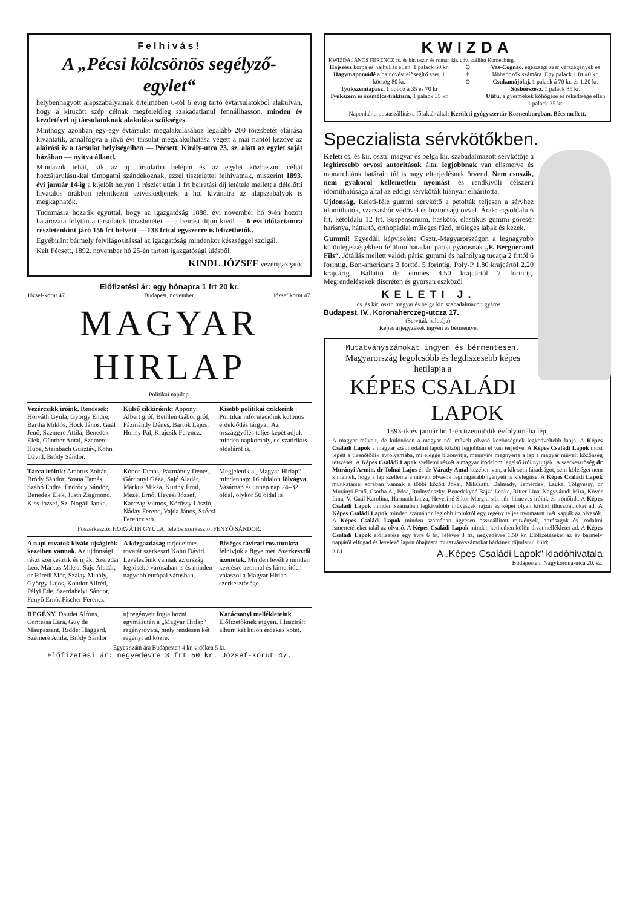Felhivás!
A „Pécsi kölcsönös segélyző-egylet“
helybenhagyott alapszabályainak értelmében 6-tól 6 évig tartó évtársulatokból alakulván, hogy a kitüzött szép célnak megfelelőleg szakadatlanul fennállhasson, minden év kezdetével uj társulatoknak alakulása szükséges.
Minthogy azonban egy-egy évtársulat megalakulásához legalább 200 törzsbetét aláirása kivántatik, annálfogva a jövő évi társulat megalakulhatása végett a mai naptól kezdve az aláirási iv a társulat helyiségeiben — Pécsett, Király-utca 23. sz. alatt az egylet saját házában — nyitva álland.
Mindazok tehát, kik az uj társulatba belépni és az egylet közhasznu célját hozzájárulásukkal támogatni szándékoznak, ezzel tisztelettel felhivatnak, miszerint 1893. évi január 14-ig a kijelölt helyen 1 részlet után 1 frt beiratási dij letétele mellett a délelőtti hivatalos órákban jelentkezni sziveskedjenek, a hol kivánatra az alapszabályok is megkaphatók.
Tudomásra hozatik egyuttal, hogy az igazgatóság 1888. évi november hó 9-én hozott határozata folytán a társulatok törzsbetétei — a beirási dijon kivül — 6 évi időtartamra részletenkint járó 156 frt helyett — 138 frttal egyszerre is lefizethetők.
Egyébiránt bármely felvilágositással az igazgatóság mindenkor készséggel szolgál.
Kelt Pécsett, 1892. november hó 25-én tartott igazgatósági ülésből.
KINDL JÓZSEF vezérigazgató.
Előfizetési ár: egy hónapra 1 frt 20 kr.
József-körut 47. Budapest, november. József körut 47.
MAGYAR HIRLAP
Politikai napilap.
Vezérczikk iróink. Rendesek: Horváth Gyula, György Endre, Bartha Miklós, Hock János, Gaál Jenő, Szemere Attila, Benedek Elek, Günther Antal, Szemere Huba, Steinbach Gusztáv, Kohn Dávid, Bródy Sándor.
Külső cikkiróink: Apponyi Albert gróf, Bethlen Gábor gróf, Pázmándy Dénes, Bartók Lajos, Hoitsy Pál, Krajcsik Ferencz.
Kisebb politikai czikkeink : Politikai informacióink különös érdeklődés tárgyai. Az országgyülés teljes képét adjuk minden napkomoly, de szatirikus oldaláról is.
Tárca iróink: Ambrus Zoltán, Bródy Sándor, Szana Tamás, Szabó Endre, Endrődy Sándor, Benedek Elek, Justh Zsigmond, Kiss József, Sz. Nogáll Janka,
Kóbor Tamás, Pázmándy Dénes, Gárdonyi Géza, Sajó Aladár, Márkus Miksa, Kürthy Emil, Mezei Ernő, Hevesi József, Karczag Vilmos, Kőrössy László, Náday Ferenc, Vajda János, Szécsi Ferencz stb.
Megjelenik a „Magyar Hirlap“ mindennap: 16 oldalon fölvágva, Vasárnap és ünnep nap 24–32 oldal, olykor 50 oldal is
Főszerkesztő: HORVÁTH GYULA, felelős szerkesztő: FENYŐ SÁNDOR.
A napi rovatok kiváló ujságirók kezeiben vannak. Az ujdonsági részt szerkesztik és irják: Szeredai Leó, Márkus Miksa, Sajó Aladár, dr Füredi Mór, Szalay Mihály, György Lajos, Kondor Alfréd, Pályi Ede, Szerdahelyi Sándor, Fenyő Ernő, Fischer Ferencz.
A közgazdaság terjedelmes rovatát szerkeszti Kohn Dávid. Levelezőink vannak az ország legkisebb városában is és minden nagyobb európai városban.
Bőséges távirati rovatunkra felhivjuk a figyelmet. Szerkesztői üzenetek. Minden levélre minden kérdésre azonnal és kimeritően válaszol a Magyar Hirlap szerkesztősége.
REGÉNY. Daudet Alfons, Contessa Lara, Guy de Maupassant, Ridder Haggard, Szemere Attila, Bródy Sándor
uj regényeit fogja hozni egymásután a „Magyar Hirlap“ regényrovata, mely rendesen két regényt ad közre.
Karácsonyi mellékleteink Előfizetőknek ingyen. Illusztrált album két külön érdekes kötet.
Egyes szám ára Budapesten 4 kr, vidéken 5 kr.
Előfizetési ár: negyedévre 3 frt 50 kr. József-körut 47.
KWIZDA
KWIZDA JÁNOS FERENCZ cs. és kir. osztr. és román kir. udv. szállító Korneuburg.
Hajszesz korpa és hajhullás ellen. 1 palack 60 kr.
Hagymapomádé a hajnövést elősegítő szer. 1 köcsög 80 kr.
Tyukszemtapasz. 1 doboz á 35 és 70 kr
Tyukszem és szemölcs-tinktura. 1 palack 35 kr.
⊙
⚕
⊙
Vas-Cognac. egészségi szer vérszegények és lábbadozók számára. Egy palack 1 frt 40 kr.
Csukamájolaj. 1 palack á 70 kr. és 1.20 kr.
Sósborszesz. 1 palack 85 kr.
Utifü, a gyermekek köhögése és rekedtsége ellen 1 palack 35 kr.
Naponkénti postaszállitás a főraktár által: Kerületi gyógyszertár Korneuburgban, Bécs mellett.
Speczialista sérvkötőkben.
Keleti cs. és kir. osztr. magyar és belga kir. szabadalmazott sérvkötője a leghiresebb orvosi autoritások által legjobbnak van elismerve és monarchiánk határain túl is nagy elterjedésnek örvend. Nem csuszik, nem gyakorol kellemetlen nyomást és rendkivüli célszerü idomithatósága által az eddigi sérvkötők hiányait elhárította.
Ujdonság. Keleti-féle gummi sérvkötő a petolták teljesen a sérvhez idomithatók, szarvasbőr védővel és biztonsági övvel. Árak: egyoldalu 6 frt, kétoldalu 12 frt. Suspensorium, haskötő, elastikus gummi göresér harisnya, háttartó, orthopädiai műleges fűző, műleges lábak és kezek.
Gummi! Egyedüli képviselete Osztr.-Magyarországon a legnagyobb különlegességekben felülmulhatatlan párisi gyárosnak „F. Berguerand Fils“. Jótállás mellett valódi párisi gummi és halhólyag tucatja 2 frttól 6 forintig. Bon-americans 3 forttól 5 forintig. Poly-P 1.80 krajcártól 2.20 krajcárig. Ballattó de emmes 4.50 krajcártól 7 forintig. Megrendelésekek discréten és gyorsan eszközöl
KELETI J.
cs. és kir. osztr. magyar és belga kir. szabadalmazott gyáros
Budapest, IV., Koronaherczeg-utcza 17.
(Serviták palotája).
Képes árjegyzékek ingyen és bérmentve.
Mutatványszámokat ingyen és bérmentesen.
Magyarország legolcsóbb és legdiszesebb képes hetilapja a
KÉPES CSALÁDI LAPOK
1893-ik év január hó 1-én tizenötödik évfolyamába lép.
A magyar művelt, de különösen a magyar női művelt olvasó közönségnek legkedveltebb lapja. A Képes Családi Lapok a magyar szépirodalmi lapok között legjobban el van terjedve. A Képes Családi Lapok most lépett a tizenötödik évfolyamába, mi eléggé bizonyítja, mennyire megnyerte a lap a magyar művelt közönség tetszését. A Képes Családi Lapok szellemi részét a magyar irodalom legelső irói nyujtják. A szerkesztőség dr Murányi Ármin, dr Tolnai Lajos és dr Várady Antal kezében van, a kik sem fáradságot, sem költséget nem kimélnek, hogy a lap szelleme a művelt olvasók legmagasabb igényeit is kielégítse. A Képes Családi Lapok munkatársai sorában vannak a többi között Jókai, Mikszáth, Dalmady, Temérdek, Lauka, Tölgyessy, dr Murányi Ernő, Csorba A., Pósa, Rudnyánszky, Benedekyné Bajza Lenke, Ritter Lina, Nagyváradi Mira, Kövér Ilma, V. Gaál Karolina, Harmath Luiza, Hevesiné Sikor Margit, stb. stb. hirneves iróink és irónőink. A Képes Családi Lapok minden számában legkiválóbb művészek rajzai és képei olyan kitünő illusztrációkat ad. A Képes Családi Lapok minden számához legjobb iróinktól egy regény teljes nyomatott ivét kapják az olvasók. A Képes Családi Lapok minden számában ügyesen összeállított rejtvények, aprósagok és irodalmi ismertetéseket talál az olvasó. A Képes Családi Lapok minden kéthetben külön divatmellékletet ad. A Képes Családi Lapok előfizetése egy évre 6 frt, félévre 3 frt, negyedévre 1.50 kr. Előfizetéseket az év bármely napjától elfogad és levelező lapon óhajtásra mutatványszámokat bárkinek díjtalanul küld:
3:81 A „Képes Családi Lapok“ kiadóhivatala
Budapesten, Nagykorona-utca 20. sz.